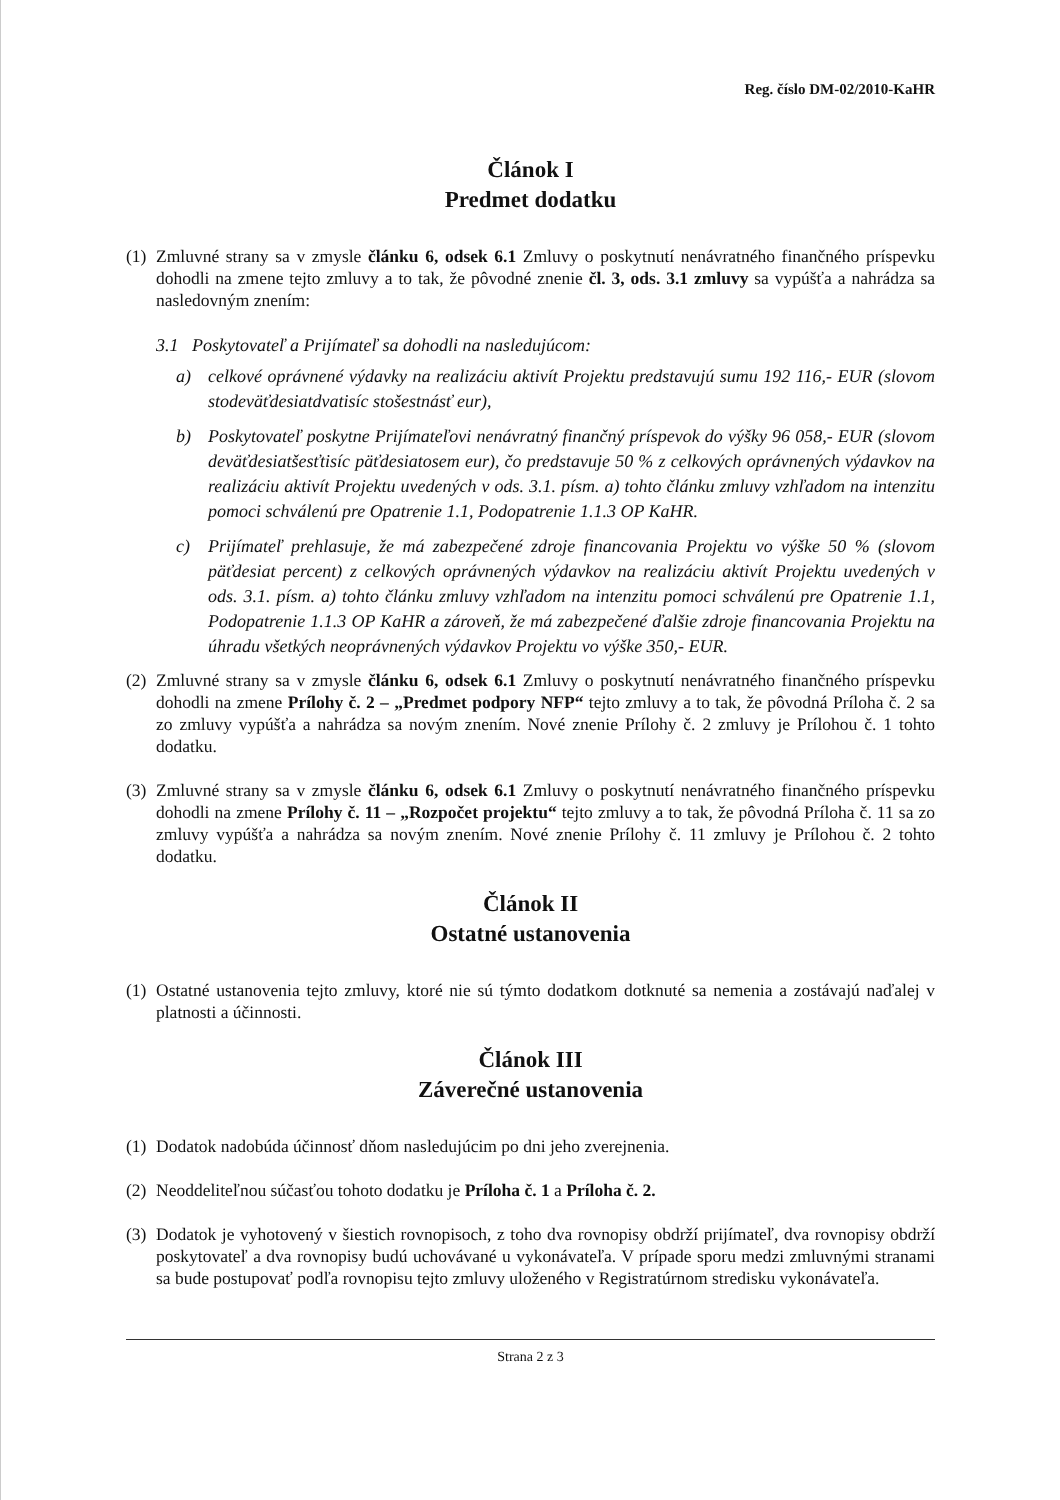Reg. číslo DM-02/2010-KaHR
Článok I
Predmet dodatku
(1)
Zmluvné strany sa v zmysle článku 6, odsek 6.1 Zmluvy o poskytnutí nenávratného finančného príspevku dohodli na zmene tejto zmluvy a to tak, že pôvodné znenie čl. 3, ods. 3.1 zmluvy sa vypúšťa a nahrádza sa nasledovným znením:
3.1 Poskytovateľ a Prijímateľ sa dohodli na nasledujúcom:
a) celkové oprávnené výdavky na realizáciu aktivít Projektu predstavujú sumu 192 116,- EUR (slovom stodeväťdesiatdvatisíc stošestnásť eur),
b) Poskytovateľ poskytne Prijímateľovi nenávratný finančný príspevok do výšky 96 058,- EUR (slovom deväťdesiatšesťtisíc päťdesiatosem eur), čo predstavuje 50 % z celkových oprávnených výdavkov na realizáciu aktivít Projektu uvedených v ods. 3.1. písm. a) tohto článku zmluvy vzhľadom na intenzitu pomoci schválenú pre Opatrenie 1.1, Podopatrenie 1.1.3 OP KaHR.
c) Prijímateľ prehlasuje, že má zabezpečené zdroje financovania Projektu vo výške 50 % (slovom päťdesiat percent) z celkových oprávnených výdavkov na realizáciu aktivít Projektu uvedených v ods. 3.1. písm. a) tohto článku zmluvy vzhľadom na intenzitu pomoci schválenú pre Opatrenie 1.1, Podopatrenie 1.1.3 OP KaHR a zároveň, že má zabezpečené ďalšie zdroje financovania Projektu na úhradu všetkých neoprávnených výdavkov Projektu vo výške 350,- EUR.
(2)
Zmluvné strany sa v zmysle článku 6, odsek 6.1 Zmluvy o poskytnutí nenávratného finančného príspevku dohodli na zmene Prílohy č. 2 – „Predmet podpory NFP“ tejto zmluvy a to tak, že pôvodná Príloha č. 2 sa zo zmluvy vypúšťa a nahrádza sa novým znením. Nové znenie Prílohy č. 2 zmluvy je Prílohou č. 1 tohto dodatku.
(3)
Zmluvné strany sa v zmysle článku 6, odsek 6.1 Zmluvy o poskytnutí nenávratného finančného príspevku dohodli na zmene Prílohy č. 11 – „Rozpočet projektu“ tejto zmluvy a to tak, že pôvodná Príloha č. 11 sa zo zmluvy vypúšťa a nahrádza sa novým znením. Nové znenie Prílohy č. 11 zmluvy je Prílohou č. 2 tohto dodatku.
Článok II
Ostatné ustanovenia
(1)
Ostatné ustanovenia tejto zmluvy, ktoré nie sú týmto dodatkom dotknuté sa nemenia a zostávajú naďalej v platnosti a účinnosti.
Článok III
Záverečné ustanovenia
(1)
Dodatok nadobúda účinnosť dňom nasledujúcim po dni jeho zverejnenia.
(2)
Neoddeliteľnou súčasťou tohoto dodatku je Príloha č. 1 a Príloha č. 2.
(3)
Dodatok je vyhotovený v šiestich rovnopisoch, z toho dva rovnopisy obdrží prijímateľ, dva rovnopisy obdrží poskytovateľ a dva rovnopisy budú uchovávané u vykonávateľa. V prípade sporu medzi zmluvnými stranami sa bude postupovať podľa rovnopisu tejto zmluvy uloženého v Registratúrnom stredisku vykonávateľa.
Strana 2 z 3